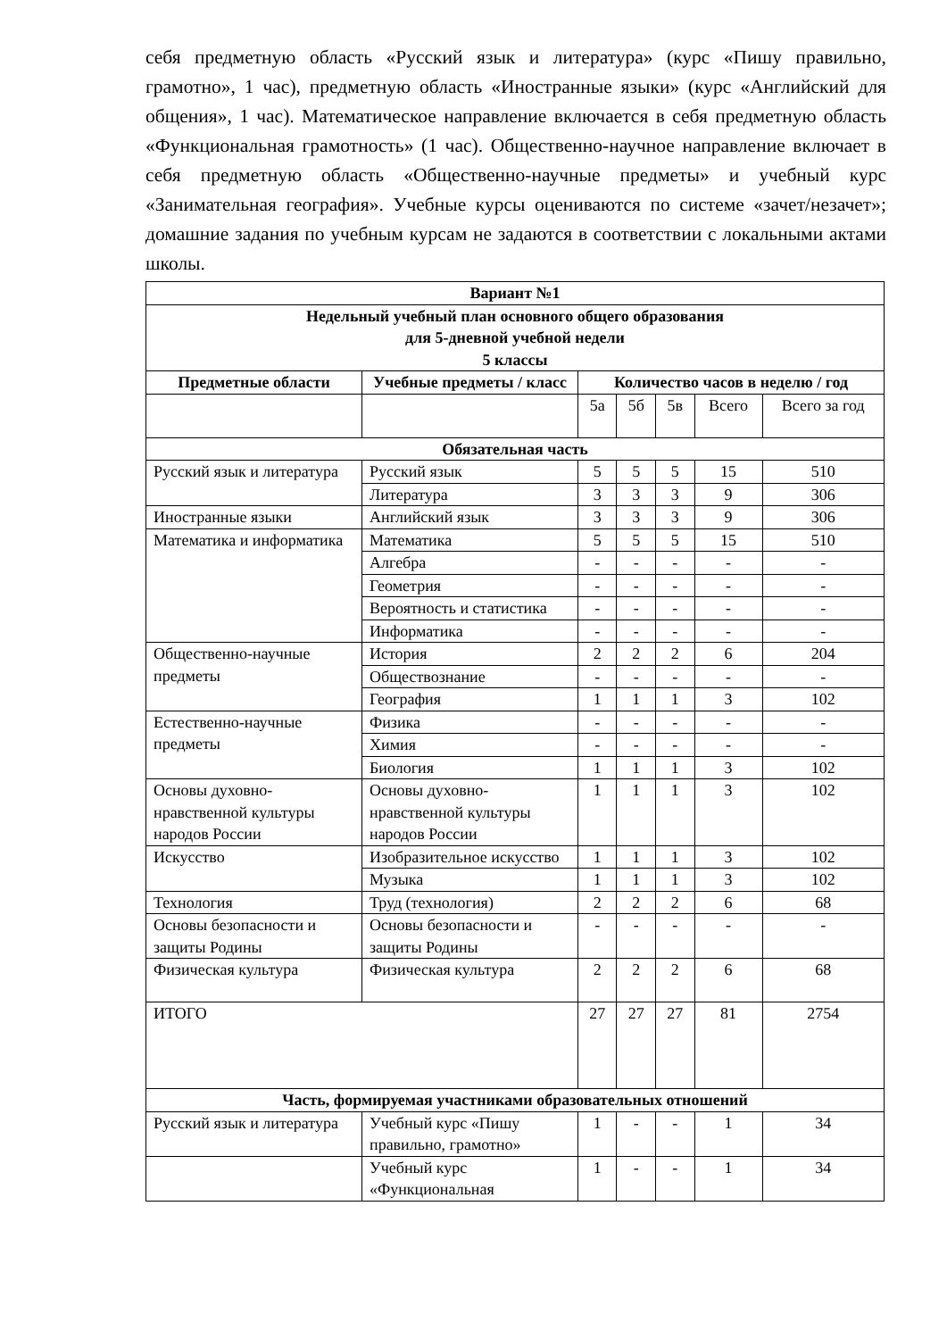себя предметную область «Русский язык и литература» (курс «Пишу правильно, грамотно», 1 час), предметную область «Иностранные языки» (курс «Английский для общения», 1 час). Математическое направление включается в себя предметную область «Функциональная грамотность» (1 час). Общественно-научное направление включает в себя предметную область «Общественно-научные предметы» и учебный курс «Занимательная география». Учебные курсы оцениваются по системе «зачет/незачет»; домашние задания по учебным курсам не задаются в соответствии с локальными актами школы.
| Вариант №1 | | | | | | |
| --- | --- | --- | --- | --- | --- | --- |
| Недельный учебный план основного общего образования для 5-дневной учебной недели 5 классы | | | | | | |
| Предметные области | Учебные предметы / класс | Количество часов в неделю / год | | | | |
| | | 5а | 5б | 5в | Всего | Всего за год |
| Обязательная часть | | | | | | |
| Русский язык и литература | Русский язык | 5 | 5 | 5 | 15 | 510 |
| | Литература | 3 | 3 | 3 | 9 | 306 |
| Иностранные языки | Английский язык | 3 | 3 | 3 | 9 | 306 |
| Математика и информатика | Математика | 5 | 5 | 5 | 15 | 510 |
| | Алгебра | - | - | - | - | - |
| | Геометрия | - | - | - | - | - |
| | Вероятность и статистика | - | - | - | - | - |
| | Информатика | - | - | - | - | - |
| Общественно-научные предметы | История | 2 | 2 | 2 | 6 | 204 |
| | Обществознание | - | - | - | - | - |
| | География | 1 | 1 | 1 | 3 | 102 |
| Естественно-научные предметы | Физика | - | - | - | - | - |
| | Химия | - | - | - | - | - |
| | Биология | 1 | 1 | 1 | 3 | 102 |
| Основы духовно-нравственной культуры народов России | Основы духовно-нравственной культуры народов России | 1 | 1 | 1 | 3 | 102 |
| Искусство | Изобразительное искусство | 1 | 1 | 1 | 3 | 102 |
| | Музыка | 1 | 1 | 1 | 3 | 102 |
| Технология | Труд (технология) | 2 | 2 | 2 | 6 | 68 |
| Основы безопасности и защиты Родины | Основы безопасности и защиты Родины | - | - | - | - | - |
| Физическая культура | Физическая культура | 2 | 2 | 2 | 6 | 68 |
| ИТОГО | | 27 | 27 | 27 | 81 | 2754 |
| Часть, формируемая участниками образовательных отношений | | | | | | |
| Русский язык и литература | Учебный курс «Пишу правильно, грамотно» | 1 | - | - | 1 | 34 |
| | Учебный курс «Функциональная | 1 | - | - | 1 | 34 |